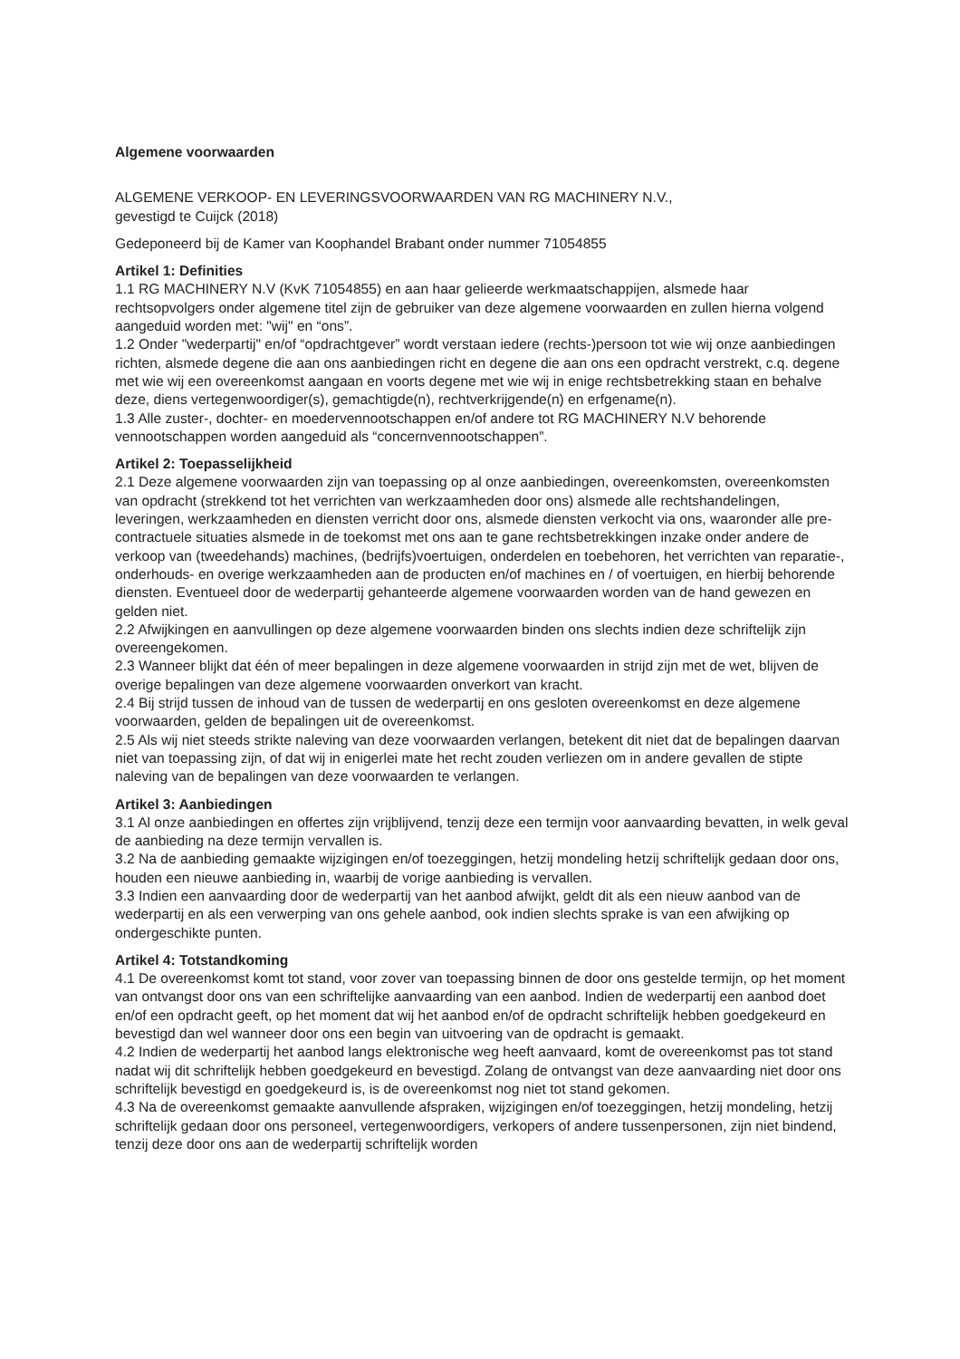Algemene voorwaarden
ALGEMENE VERKOOP- EN LEVERINGSVOORWAARDEN VAN RG MACHINERY N.V.,
gevestigd te Cuijck (2018)
Gedeponeerd bij de Kamer van Koophandel Brabant onder nummer 71054855
Artikel 1: Definities
1.1 RG MACHINERY N.V (KvK 71054855) en aan haar gelieerde werkmaatschappijen, alsmede haar rechtsopvolgers onder algemene titel zijn de gebruiker van deze algemene voorwaarden en zullen hierna volgend aangeduid worden met: "wij" en “ons”.
1.2 Onder "wederpartij" en/of “opdrachtgever” wordt verstaan iedere (rechts-)persoon tot wie wij onze aanbiedingen richten, alsmede degene die aan ons aanbiedingen richt en degene die aan ons een opdracht verstrekt, c.q. degene met wie wij een overeenkomst aangaan en voorts degene met wie wij in enige rechtsbetrekking staan en behalve deze, diens vertegenwoordiger(s), gemachtigde(n), rechtverkrijgende(n) en erfgename(n).
1.3 Alle zuster-, dochter- en moedervennootschappen en/of andere tot RG MACHINERY N.V behorende vennootschappen worden aangeduid als “concernvennootschappen”.
Artikel 2: Toepasselijkheid
2.1 Deze algemene voorwaarden zijn van toepassing op al onze aanbiedingen, overeenkomsten, overeenkomsten van opdracht (strekkend tot het verrichten van werkzaamheden door ons) alsmede alle rechtshandelingen, leveringen, werkzaamheden en diensten verricht door ons, alsmede diensten verkocht via ons, waaronder alle pre-contractuele situaties alsmede in de toekomst met ons aan te gane rechtsbetrekkingen inzake onder andere de verkoop van (tweedehands) machines, (bedrijfs)voertuigen, onderdelen en toebehoren, het verrichten van reparatie-, onderhouds- en overige werkzaamheden aan de producten en/of machines en / of voertuigen, en hierbij behorende diensten. Eventueel door de wederpartij gehanteerde algemene voorwaarden worden van de hand gewezen en gelden niet.
2.2 Afwijkingen en aanvullingen op deze algemene voorwaarden binden ons slechts indien deze schriftelijk zijn overeengekomen.
2.3 Wanneer blijkt dat één of meer bepalingen in deze algemene voorwaarden in strijd zijn met de wet, blijven de overige bepalingen van deze algemene voorwaarden onverkort van kracht.
2.4 Bij strijd tussen de inhoud van de tussen de wederpartij en ons gesloten overeenkomst en deze algemene voorwaarden, gelden de bepalingen uit de overeenkomst.
2.5 Als wij niet steeds strikte naleving van deze voorwaarden verlangen, betekent dit niet dat de bepalingen daarvan niet van toepassing zijn, of dat wij in enigerlei mate het recht zouden verliezen om in andere gevallen de stipte naleving van de bepalingen van deze voorwaarden te verlangen.
Artikel 3: Aanbiedingen
3.1 Al onze aanbiedingen en offertes zijn vrijblijvend, tenzij deze een termijn voor aanvaarding bevatten, in welk geval de aanbieding na deze termijn vervallen is.
3.2 Na de aanbieding gemaakte wijzigingen en/of toezeggingen, hetzij mondeling hetzij schriftelijk gedaan door ons, houden een nieuwe aanbieding in, waarbij de vorige aanbieding is vervallen.
3.3 Indien een aanvaarding door de wederpartij van het aanbod afwijkt, geldt dit als een nieuw aanbod van de wederpartij en als een verwerping van ons gehele aanbod, ook indien slechts sprake is van een afwijking op ondergeschikte punten.
Artikel 4: Totstandkoming
4.1 De overeenkomst komt tot stand, voor zover van toepassing binnen de door ons gestelde termijn, op het moment van ontvangst door ons van een schriftelijke aanvaarding van een aanbod. Indien de wederpartij een aanbod doet en/of een opdracht geeft, op het moment dat wij het aanbod en/of de opdracht schriftelijk hebben goedgekeurd en bevestigd dan wel wanneer door ons een begin van uitvoering van de opdracht is gemaakt.
4.2 Indien de wederpartij het aanbod langs elektronische weg heeft aanvaard, komt de overeenkomst pas tot stand nadat wij dit schriftelijk hebben goedgekeurd en bevestigd. Zolang de ontvangst van deze aanvaarding niet door ons schriftelijk bevestigd en goedgekeurd is, is de overeenkomst nog niet tot stand gekomen.
4.3 Na de overeenkomst gemaakte aanvullende afspraken, wijzigingen en/of toezeggingen, hetzij mondeling, hetzij schriftelijk gedaan door ons personeel, vertegenwoordigers, verkopers of andere tussenpersonen, zijn niet bindend, tenzij deze door ons aan de wederpartij schriftelijk worden